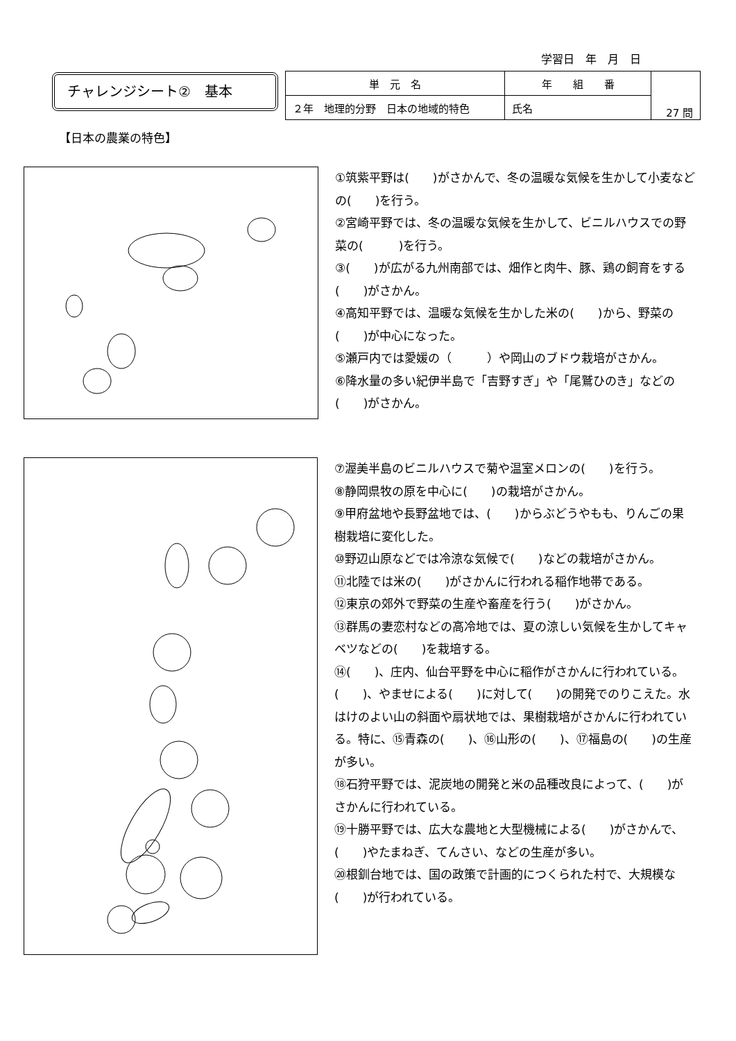学習日　年　月　日
チャレンジシート②　基本
| 単 元 名 | 年 組 番 | 27 問 |
| ２年 地理的分野 日本の地域的特色 | 氏名 | |
【日本の農業の特色】
①筑紫平野は(　　)がさかんで、冬の温暖な気候を生かして小麦などの(　　)を行う。
②宮崎平野では、冬の温暖な気候を生かして、ビニルハウスでの野菜の(　　　)を行う。
③(　　)が広がる九州南部では、畑作と肉牛、豚、鶏の飼育をする(　　)がさかん。
④高知平野では、温暖な気候を生かした米の(　　)から、野菜の(　　)が中心になった。
⑤瀬戸内では愛媛の（　　　）や岡山のブドウ栽培がさかん。
⑥降水量の多い紀伊半島で「吉野すぎ」や「尾鷲ひのき」などの(　　)がさかん。
⑦渥美半島のビニルハウスで菊や温室メロンの(　　)を行う。
⑧静岡県牧の原を中心に(　　)の栽培がさかん。
⑨甲府盆地や長野盆地では、(　　)からぶどうやもも、りんごの果樹栽培に変化した。
⑩野辺山原などでは冷涼な気候で(　　)などの栽培がさかん。
⑪北陸では米の(　　)がさかんに行われる稲作地帯である。
⑫東京の郊外で野菜の生産や畜産を行う(　　)がさかん。
⑬群馬の妻恋村などの高冷地では、夏の涼しい気候を生かしてキャベツなどの(　　)を栽培する。
⑭(　　)、庄内、仙台平野を中心に稲作がさかんに行われている。(　　)、やませによる(　　)に対して(　　)の開発でのりこえた。水はけのよい山の斜面や扇状地では、果樹栽培がさかんに行われている。特に、⑮青森の(　　)、⑯山形の(　　)、⑰福島の(　　)の生産が多い。
⑱石狩平野では、泥炭地の開発と米の品種改良によって、(　　)がさかんに行われている。
⑲十勝平野では、広大な農地と大型機械による(　　)がさかんで、(　　)やたまねぎ、てんさい、などの生産が多い。
⑳根釧台地では、国の政策で計画的につくられた村で、大規模な(　　)が行われている。